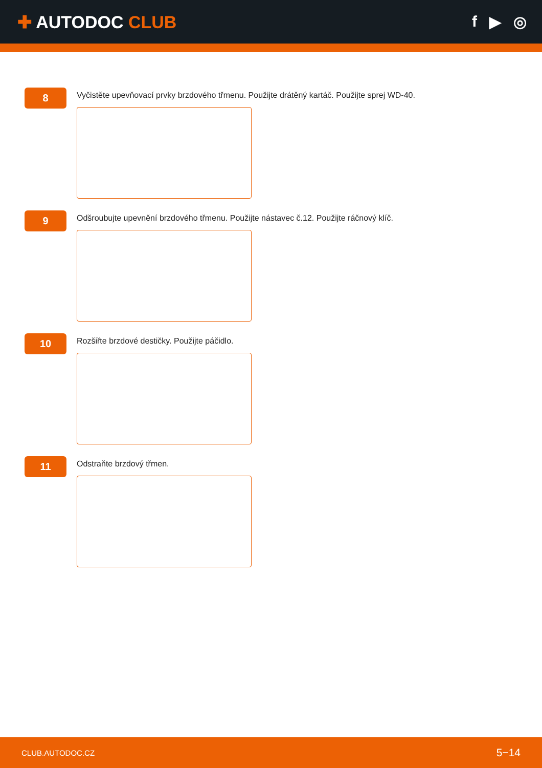✚ AUTODOC CLUB f ▶ ◎
8
Vyčistěte upevňovací prvky brzdového třmenu. Použijte drátěný kartáč. Použijte sprej WD-40.
9
Odšroubujte upevnění brzdového třmenu. Použijte nástavec č.12. Použijte ráčnový klíč.
10
Rozšiřte brzdové destičky. Použijte páčidlo.
11
Odstraňte brzdový třmen.
CLUB.AUTODOC.CZ 5−14